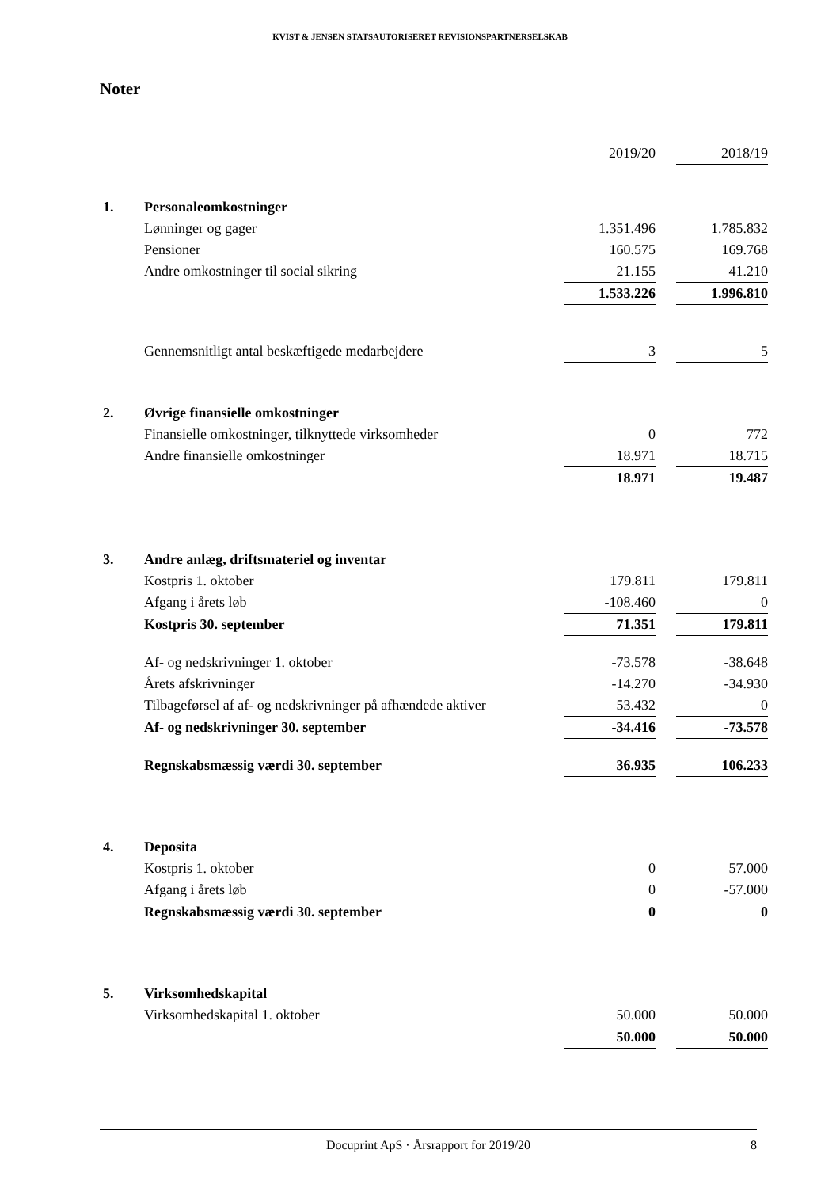KVIST & JENSEN STATSAUTORISERET REVISIONSPARTNERSELSKAB
Noter
| | | 2019/20 | | 2018/19 |
| 1. | Personaleomkostninger | | | |
| | Lønninger og gager | 1.351.496 | | 1.785.832 |
| | Pensioner | 160.575 | | 169.768 |
| | Andre omkostninger til social sikring | 21.155 | | 41.210 |
| | | 1.533.226 | | 1.996.810 |
| | Gennemsnitligt antal beskæftigede medarbejdere | 3 | | 5 |
| 2. | Øvrige finansielle omkostninger | | | |
| | Finansielle omkostninger, tilknyttede virksomheder | 0 | | 772 |
| | Andre finansielle omkostninger | 18.971 | | 18.715 |
| | | 18.971 | | 19.487 |
| 3. | Andre anlæg, driftsmateriel og inventar | | | |
| | Kostpris 1. oktober | 179.811 | | 179.811 |
| | Afgang i årets løb | -108.460 | | 0 |
| | Kostpris 30. september | 71.351 | | 179.811 |
| | Af- og nedskrivninger 1. oktober | -73.578 | | -38.648 |
| | Årets afskrivninger | -14.270 | | -34.930 |
| | Tilbageførsel af af- og nedskrivninger på afhændede aktiver | 53.432 | | 0 |
| | Af- og nedskrivninger 30. september | -34.416 | | -73.578 |
| | Regnskabsmæssig værdi 30. september | 36.935 | | 106.233 |
| 4. | Deposita | | | |
| | Kostpris 1. oktober | 0 | | 57.000 |
| | Afgang i årets løb | 0 | | -57.000 |
| | Regnskabsmæssig værdi 30. september | 0 | | 0 |
| 5. | Virksomhedskapital | | | |
| | Virksomhedskapital 1. oktober | 50.000 | | 50.000 |
| | | 50.000 | | 50.000 |
Docuprint ApS · Årsrapport for 2019/20 8